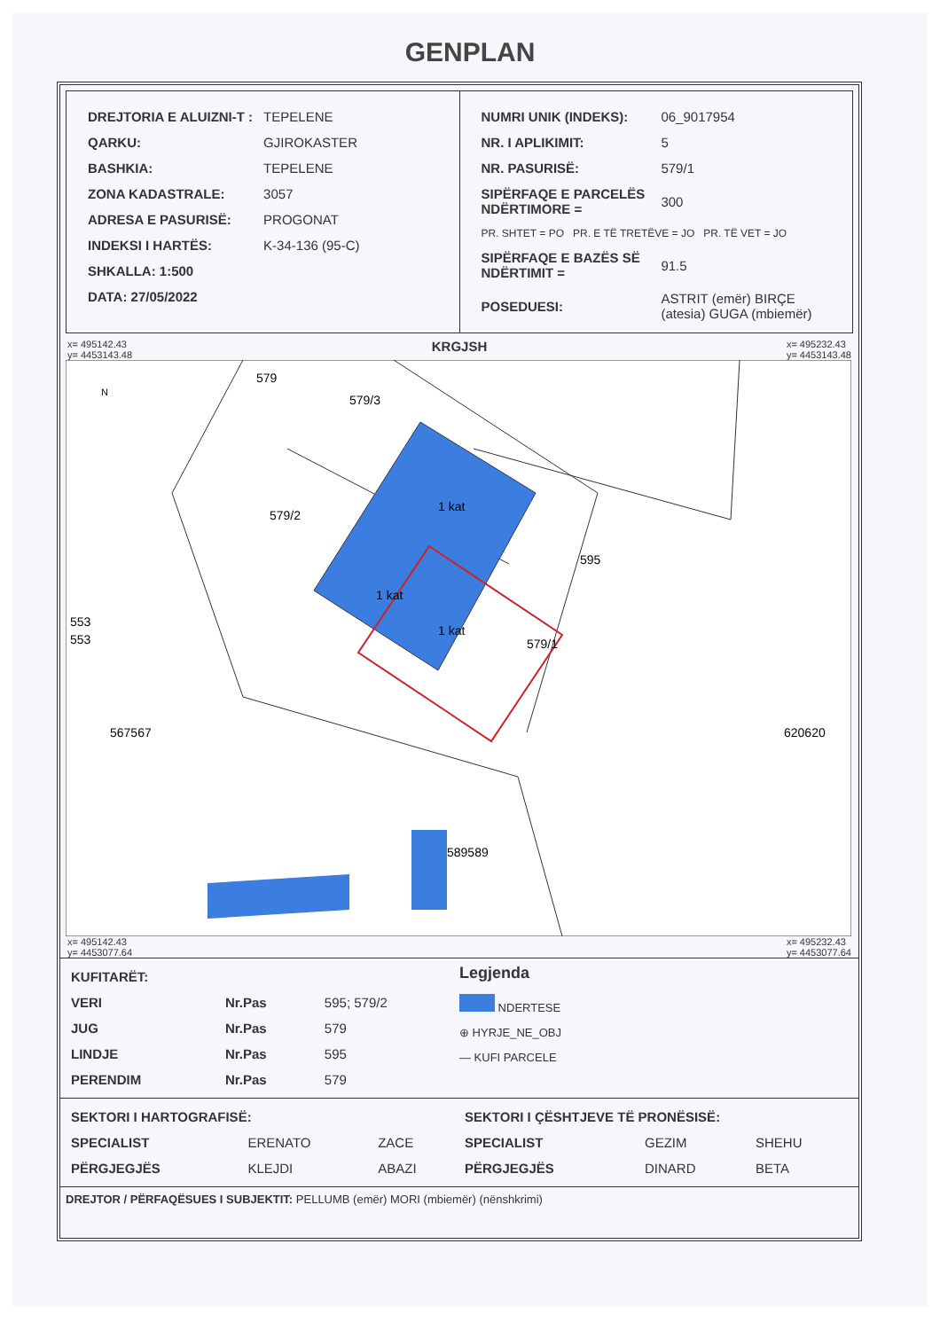GENPLAN
| DREJTORIA E ALUIZNI-T : | TEPELENE |
| QARKU: | GJIROKASTER |
| BASHKIA: | TEPELENE |
| ZONA KADASTRALE: | 3057 |
| ADRESA E PASURISË: | PROGONAT |
| INDEKSI I HARTËS: | K-34-136 (95-C) |
| SHKALLA: 1:500 | |
| DATA: 27/05/2022 | |
| NUMRI UNIK (INDEKS): | 06_9017954 |
| NR. I APLIKIMIT: | 5 |
| NR. PASURISË: | 579/1 |
| SIPËRFAQE E PARCELËS NDËRTIMORE = | 300 |
| PR. SHTET = PO PR. E TË TRETËVE = JO PR. TË VET = JO | |
| SIPËRFAQE E BAZËS SË NDËRTIMIT = | 91.5 |
| POSEDUESI: | ASTRIT (emër) BIRÇE (atesia) GUGA (mbiemër) |
x= 495142.43
y= 4453143.48 KRGJSH x= 495232.43
y= 4453143.48
579
579/3
579/2
595
1 kat
1 kat
1 kat
579/1
553
553
567567
620620
589589
N
x= 495142.43
y= 4453077.64 x= 495232.43
y= 4453077.64
| KUFITARËT: | | |
| VERI | Nr.Pas | 595; 579/2 |
| JUG | Nr.Pas | 579 |
| LINDJE | Nr.Pas | 595 |
| PERENDIM | Nr.Pas | 579 |
Legjenda
NDERTESE
⊕ HYRJE_NE_OBJ
— KUFI PARCELE
| SEKTORI I HARTOGRAFISË: | | |
| SPECIALIST | ERENATO | ZACE |
| PËRGJEGJËS | KLEJDI | ABAZI |
| SEKTORI I ÇËSHTJEVE TË PRONËSISË: | | |
| SPECIALIST | GEZIM | SHEHU |
| PËRGJEGJËS | DINARD | BETA |
DREJTOR / PËRFAQËSUES I SUBJEKTIT: PELLUMB (emër) MORI (mbiemër) (nënshkrimi)